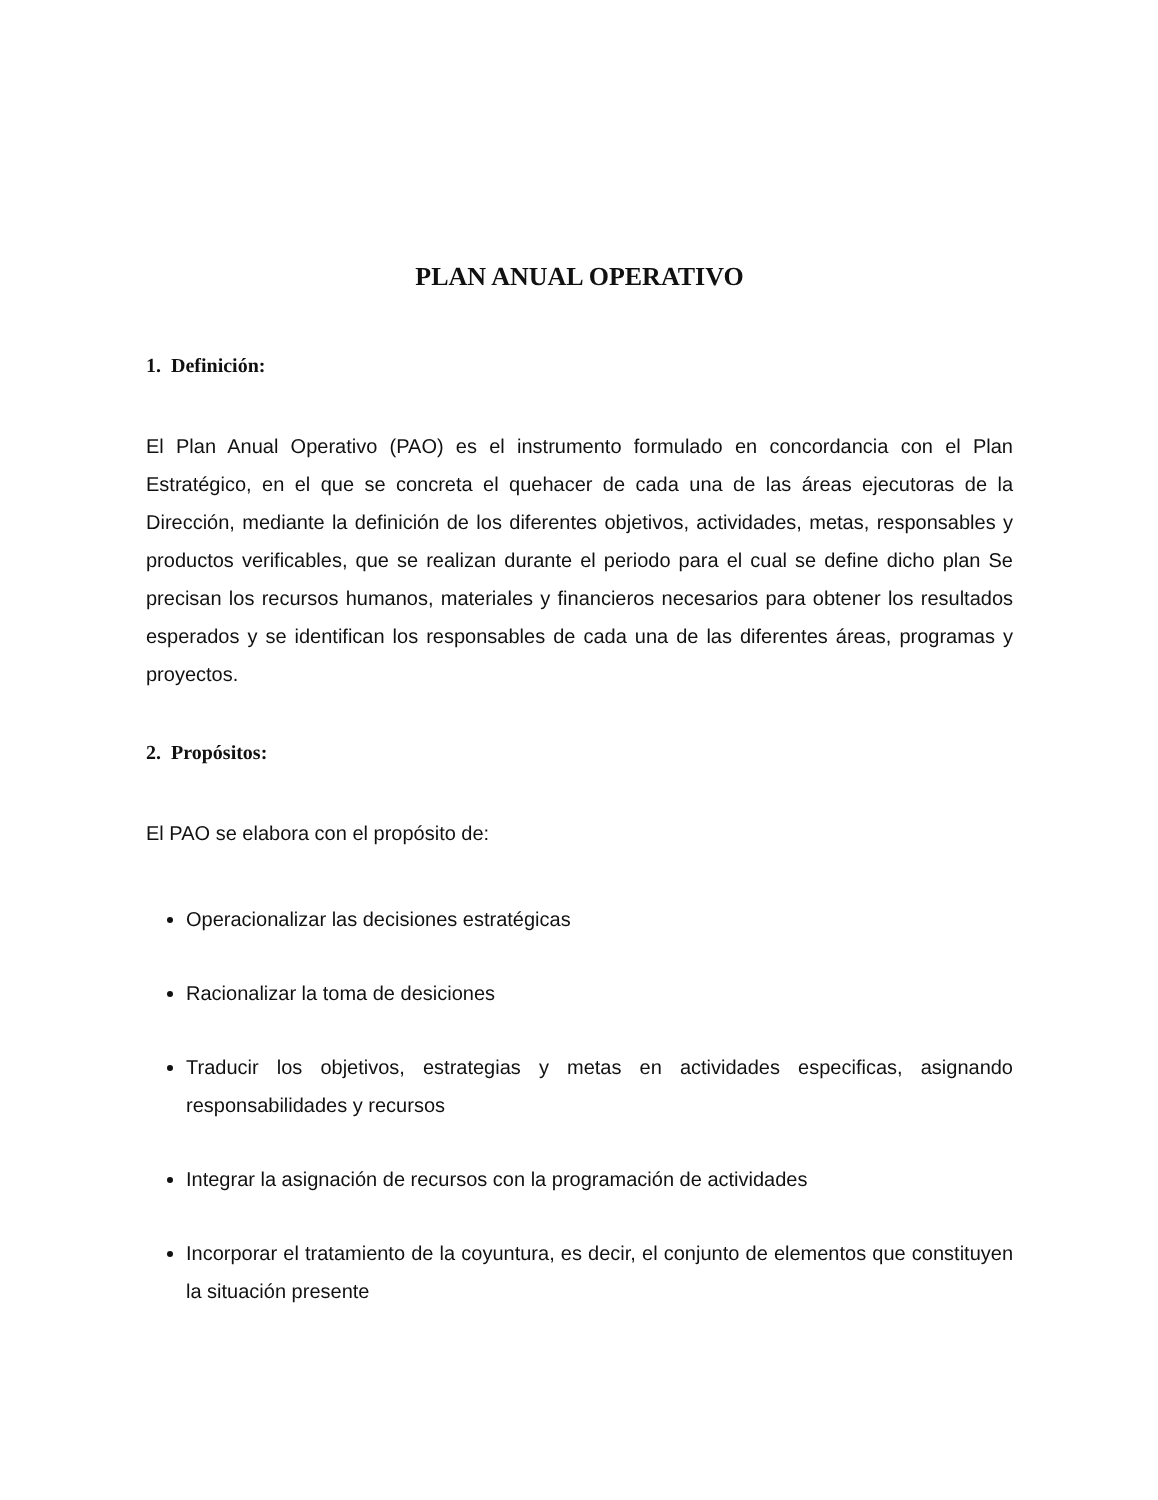PLAN ANUAL OPERATIVO
1. Definición:
El Plan Anual Operativo (PAO) es el instrumento formulado en concordancia con el Plan Estratégico, en el que se concreta el quehacer de cada una de las áreas ejecutoras de la Dirección, mediante la definición de los diferentes objetivos, actividades, metas, responsables y productos verificables, que se realizan durante el periodo para el cual se define dicho plan Se precisan los recursos humanos, materiales y financieros necesarios para obtener los resultados esperados y se identifican los responsables de cada una de las diferentes áreas, programas y proyectos.
2. Propósitos:
El PAO se elabora con el propósito de:
Operacionalizar las decisiones estratégicas
Racionalizar la toma de desiciones
Traducir los objetivos, estrategias y metas en actividades especificas, asignando responsabilidades y recursos
Integrar la asignación de recursos con la programación de actividades
Incorporar el tratamiento de la coyuntura, es decir, el conjunto de elementos que constituyen la situación presente